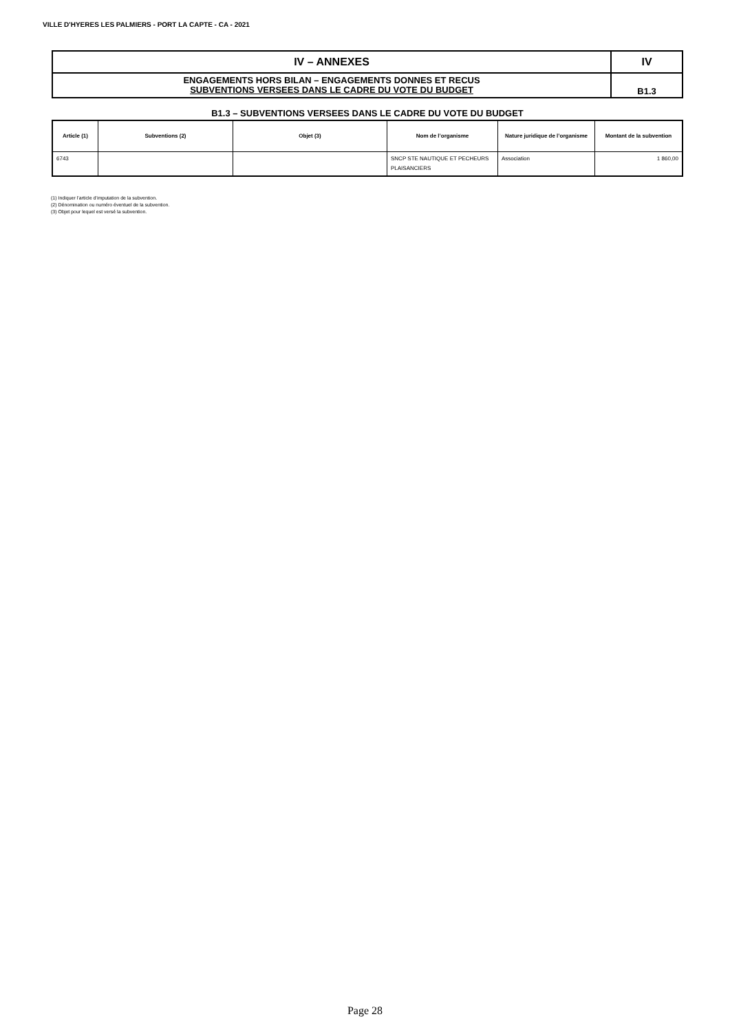VILLE D'HYERES LES PALMIERS - PORT LA CAPTE - CA - 2021
| IV – ANNEXES | IV |
| ENGAGEMENTS HORS BILAN – ENGAGEMENTS DONNES ET RECUS SUBVENTIONS VERSEES DANS LE CADRE DU VOTE DU BUDGET | B1.3 |
B1.3 – SUBVENTIONS VERSEES DANS LE CADRE DU VOTE DU BUDGET
| Article (1) | Subventions (2) | Objet (3) | Nom de l’organisme | Nature juridique de l’organisme | Montant de la subvention |
| --- | --- | --- | --- | --- | --- |
| 6743 | | | SNCP STE NAUTIQUE ET PECHEURS PLAISANCIERS | Association | 1 860,00 |
(1) Indiquer l’article d’imputation de la subvention.
(2) Dénomination ou numéro éventuel de la subvention.
(3) Objet pour lequel est versé la subvention.
Page 28